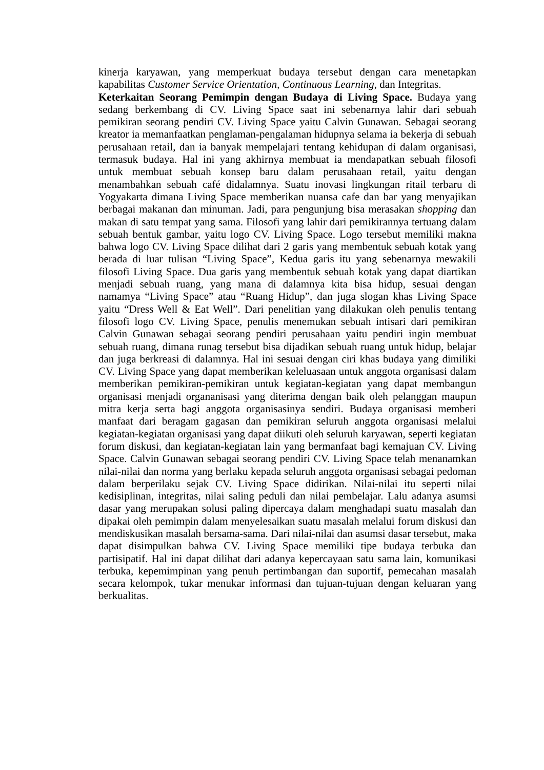kinerja karyawan, yang memperkuat budaya tersebut dengan cara menetapkan kapabilitas Customer Service Orientation, Continuous Learning, dan Integritas.
Keterkaitan Seorang Pemimpin dengan Budaya di Living Space. Budaya yang sedang berkembang di CV. Living Space saat ini sebenarnya lahir dari sebuah pemikiran seorang pendiri CV. Living Space yaitu Calvin Gunawan. Sebagai seorang kreator ia memanfaatkan penglaman-pengalaman hidupnya selama ia bekerja di sebuah perusahaan retail, dan ia banyak mempelajari tentang kehidupan di dalam organisasi, termasuk budaya. Hal ini yang akhirnya membuat ia mendapatkan sebuah filosofi untuk membuat sebuah konsep baru dalam perusahaan retail, yaitu dengan menambahkan sebuah café didalamnya. Suatu inovasi lingkungan ritail terbaru di Yogyakarta dimana Living Space memberikan nuansa cafe dan bar yang menyajikan berbagai makanan dan minuman. Jadi, para pengunjung bisa merasakan shopping dan makan di satu tempat yang sama. Filosofi yang lahir dari pemikirannya tertuang dalam sebuah bentuk gambar, yaitu logo CV. Living Space. Logo tersebut memiliki makna bahwa logo CV. Living Space dilihat dari 2 garis yang membentuk sebuah kotak yang berada di luar tulisan “Living Space”, Kedua garis itu yang sebenarnya mewakili filosofi Living Space. Dua garis yang membentuk sebuah kotak yang dapat diartikan menjadi sebuah ruang, yang mana di dalamnya kita bisa hidup, sesuai dengan namamya “Living Space” atau “Ruang Hidup”, dan juga slogan khas Living Space yaitu “Dress Well & Eat Well”. Dari penelitian yang dilakukan oleh penulis tentang filosofi logo CV. Living Space, penulis menemukan sebuah intisari dari pemikiran Calvin Gunawan sebagai seorang pendiri perusahaan yaitu pendiri ingin membuat sebuah ruang, dimana runag tersebut bisa dijadikan sebuah ruang untuk hidup, belajar dan juga berkreasi di dalamnya. Hal ini sesuai dengan ciri khas budaya yang dimiliki CV. Living Space yang dapat memberikan keleluasaan untuk anggota organisasi dalam memberikan pemikiran-pemikiran untuk kegiatan-kegiatan yang dapat membangun organisasi menjadi organanisasi yang diterima dengan baik oleh pelanggan maupun mitra kerja serta bagi anggota organisasinya sendiri. Budaya organisasi memberi manfaat dari beragam gagasan dan pemikiran seluruh anggota organisasi melalui kegiatan-kegiatan organisasi yang dapat diikuti oleh seluruh karyawan, seperti kegiatan forum diskusi, dan kegiatan-kegiatan lain yang bermanfaat bagi kemajuan CV. Living Space. Calvin Gunawan sebagai seorang pendiri CV. Living Space telah menanamkan nilai-nilai dan norma yang berlaku kepada seluruh anggota organisasi sebagai pedoman dalam berperilaku sejak CV. Living Space didirikan. Nilai-nilai itu seperti nilai kedisiplinan, integritas, nilai saling peduli dan nilai pembelajar. Lalu adanya asumsi dasar yang merupakan solusi paling dipercaya dalam menghadapi suatu masalah dan dipakai oleh pemimpin dalam menyelesaikan suatu masalah melalui forum diskusi dan mendiskusikan masalah bersama-sama. Dari nilai-nilai dan asumsi dasar tersebut, maka dapat disimpulkan bahwa CV. Living Space memiliki tipe budaya terbuka dan partisipatif. Hal ini dapat dilihat dari adanya kepercayaan satu sama lain, komunikasi terbuka, kepemimpinan yang penuh pertimbangan dan suportif, pemecahan masalah secara kelompok, tukar menukar informasi dan tujuan-tujuan dengan keluaran yang berkualitas.